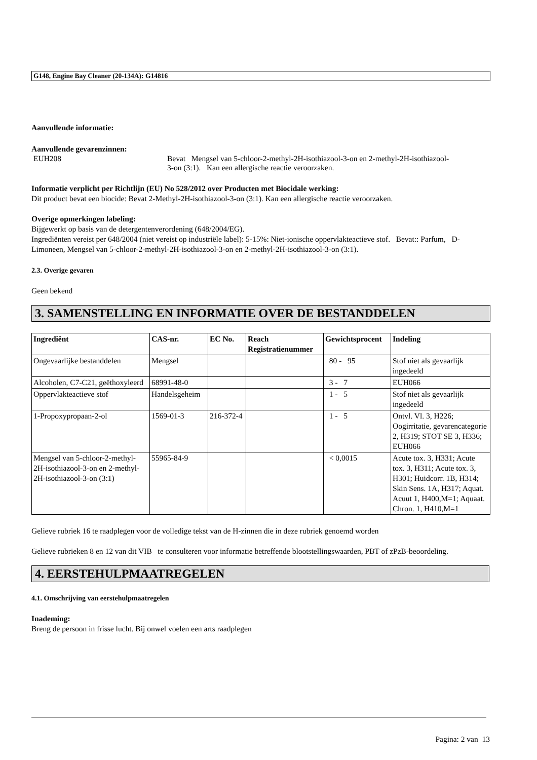G148, Engine Bay Cleaner (20-134A): G14816
Aanvullende informatie:
Aanvullende gevarenzinnen:
EUH208 Bevat Mengsel van 5-chloor-2-methyl-2H-isothiazool-3-on en 2-methyl-2H-isothiazool-3-on (3:1). Kan een allergische reactie veroorzaken.
Informatie verplicht per Richtlijn (EU) No 528/2012 over Producten met Biocidale werking:
Dit product bevat een biocide: Bevat 2-Methyl-2H-isothiazool-3-on (3:1). Kan een allergische reactie veroorzaken.
Overige opmerkingen labeling:
Bijgewerkt op basis van de detergentenverordening (648/2004/EG).
Ingrediënten vereist per 648/2004 (niet vereist op industriële label): 5-15%: Niet-ionische oppervlakteactieve stof. Bevat:: Parfum, D-Limoneen, Mengsel van 5-chloor-2-methyl-2H-isothiazool-3-on en 2-methyl-2H-isothiazool-3-on (3:1).
2.3. Overige gevaren
Geen bekend
3. SAMENSTELLING EN INFORMATIE OVER DE BESTANDDELEN
| Ingrediënt | CAS-nr. | EC No. | Reach Registratienummer | Gewichtsprocent | Indeling |
| --- | --- | --- | --- | --- | --- |
| Ongevaarlijke bestanddelen | Mengsel | | | 80 - 95 | Stof niet als gevaarlijk ingedeeld |
| Alcoholen, C7-C21, geëthoxyleerd | 68991-48-0 | | | 3 - 7 | EUH066 |
| Oppervlakteactieve stof | Handelsgeheim | | | 1 - 5 | Stof niet als gevaarlijk ingedeeld |
| 1-Propoxypropaan-2-ol | 1569-01-3 | 216-372-4 | | 1 - 5 | Ontvl. Vl. 3, H226; Oogirritatie, gevarencategorie 2, H319; STOT SE 3, H336; EUH066 |
| Mengsel van 5-chloor-2-methyl-2H-isothiazool-3-on en 2-methyl-2H-isothiazool-3-on (3:1) | 55965-84-9 | | | < 0,0015 | Acute tox. 3, H331; Acute tox. 3, H311; Acute tox. 3, H301; Huidcorr. 1B, H314; Skin Sens. 1A, H317; Aquat. Acuut 1, H400,M=1; Aquaat. Chron. 1, H410,M=1 |
Gelieve rubriek 16 te raadplegen voor de volledige tekst van de H-zinnen die in deze rubriek genoemd worden
Gelieve rubrieken 8 en 12 van dit VIB te consulteren voor informatie betreffende blootstellingswaarden, PBT of zPzB-beoordeling.
4. EERSTEHULPMAATREGELEN
4.1. Omschrijving van eerstehulpmaatregelen
Inademing:
Breng de persoon in frisse lucht. Bij onwel voelen een arts raadplegen
Pagina: 2 van 13